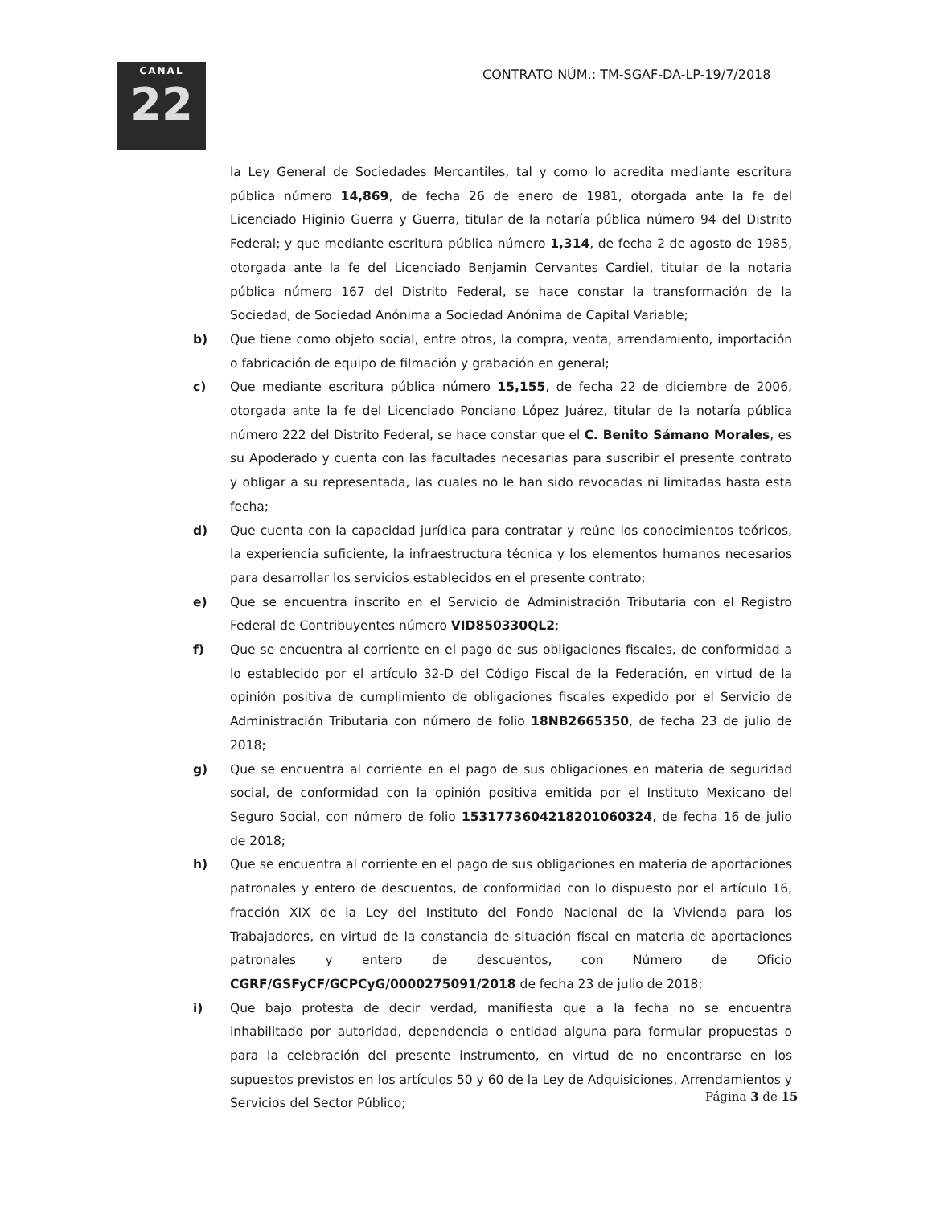CANAL
22
CONTRATO NÚM.: TM-SGAF-DA-LP-19/7/2018
la Ley General de Sociedades Mercantiles, tal y como lo acredita mediante escritura pública número 14,869, de fecha 26 de enero de 1981, otorgada ante la fe del Licenciado Higinio Guerra y Guerra, titular de la notaría pública número 94 del Distrito Federal; y que mediante escritura pública número 1,314, de fecha 2 de agosto de 1985, otorgada ante la fe del Licenciado Benjamin Cervantes Cardiel, titular de la notaria pública número 167 del Distrito Federal, se hace constar la transformación de la Sociedad, de Sociedad Anónima a Sociedad Anónima de Capital Variable;
b) Que tiene como objeto social, entre otros, la compra, venta, arrendamiento, importación o fabricación de equipo de filmación y grabación en general;
c) Que mediante escritura pública número 15,155, de fecha 22 de diciembre de 2006, otorgada ante la fe del Licenciado Ponciano López Juárez, titular de la notaría pública número 222 del Distrito Federal, se hace constar que el C. Benito Sámano Morales, es su Apoderado y cuenta con las facultades necesarias para suscribir el presente contrato y obligar a su representada, las cuales no le han sido revocadas ni limitadas hasta esta fecha;
d) Que cuenta con la capacidad jurídica para contratar y reúne los conocimientos teóricos, la experiencia suficiente, la infraestructura técnica y los elementos humanos necesarios para desarrollar los servicios establecidos en el presente contrato;
e) Que se encuentra inscrito en el Servicio de Administración Tributaria con el Registro Federal de Contribuyentes número VID850330QL2;
f) Que se encuentra al corriente en el pago de sus obligaciones fiscales, de conformidad a lo establecido por el artículo 32-D del Código Fiscal de la Federación, en virtud de la opinión positiva de cumplimiento de obligaciones fiscales expedido por el Servicio de Administración Tributaria con número de folio 18NB2665350, de fecha 23 de julio de 2018;
g) Que se encuentra al corriente en el pago de sus obligaciones en materia de seguridad social, de conformidad con la opinión positiva emitida por el Instituto Mexicano del Seguro Social, con número de folio 1531773604218201060324, de fecha 16 de julio de 2018;
h) Que se encuentra al corriente en el pago de sus obligaciones en materia de aportaciones patronales y entero de descuentos, de conformidad con lo dispuesto por el artículo 16, fracción XIX de la Ley del Instituto del Fondo Nacional de la Vivienda para los Trabajadores, en virtud de la constancia de situación fiscal en materia de aportaciones patronales y entero de descuentos, con Número de Oficio CGRF/GSFyCF/GCPCyG/0000275091/2018 de fecha 23 de julio de 2018;
i) Que bajo protesta de decir verdad, manifiesta que a la fecha no se encuentra inhabilitado por autoridad, dependencia o entidad alguna para formular propuestas o para la celebración del presente instrumento, en virtud de no encontrarse en los supuestos previstos en los artículos 50 y 60 de la Ley de Adquisiciones, Arrendamientos y Servicios del Sector Público;
Página 3 de 15